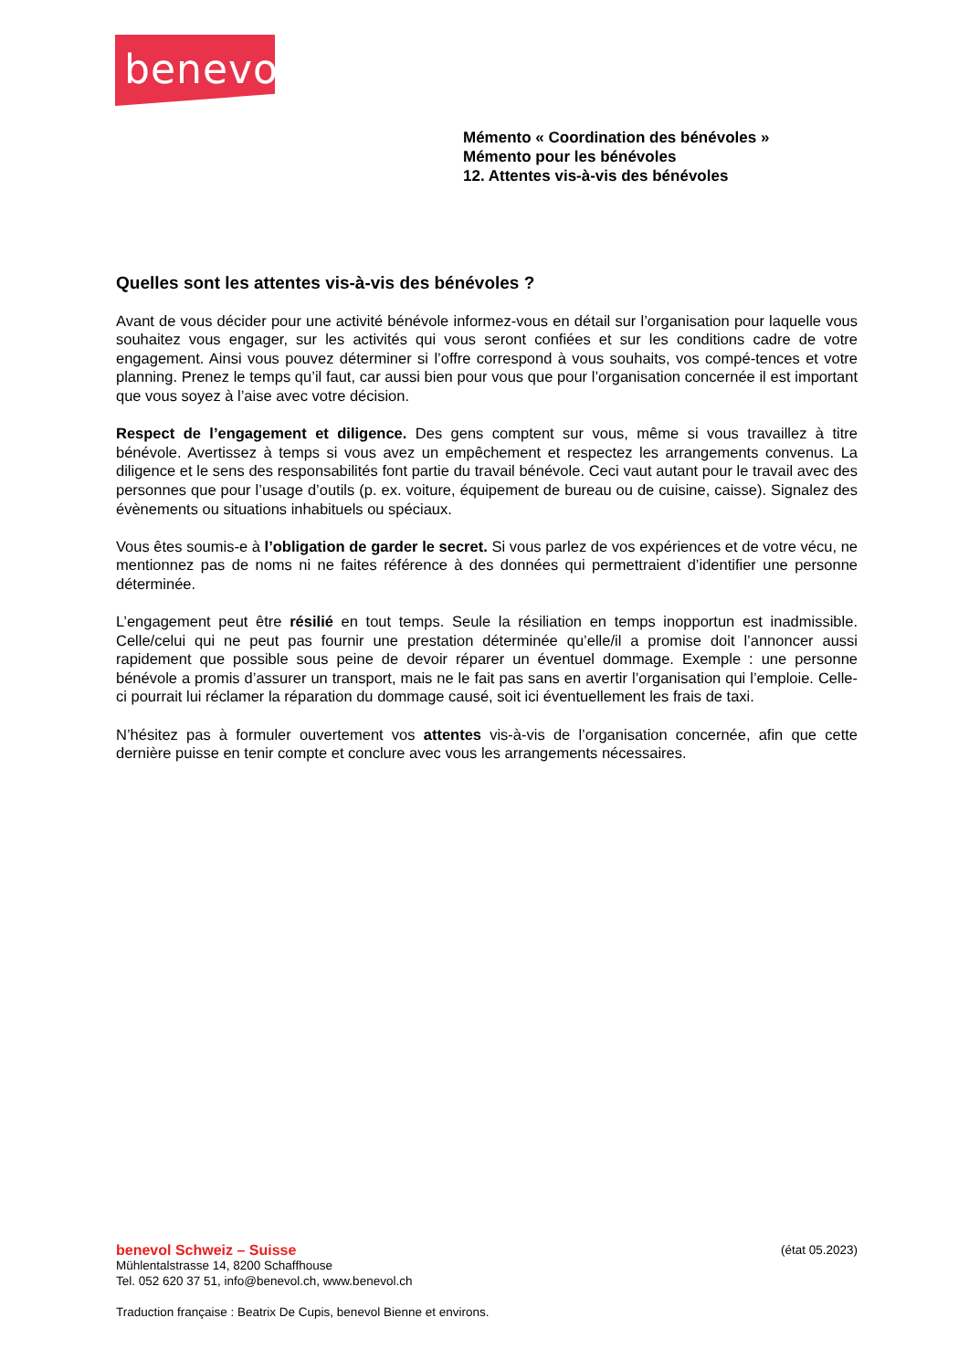benevol
Mémento « Coordination des bénévoles »
Mémento pour les bénévoles
12. Attentes vis-à-vis des bénévoles
Quelles sont les attentes vis-à-vis des bénévoles ?
Avant de vous décider pour une activité bénévole informez-vous en détail sur l’organisation pour laquelle vous souhaitez vous engager, sur les activités qui vous seront confiées et sur les conditions cadre de votre engagement. Ainsi vous pouvez déterminer si l’offre correspond à vous souhaits, vos compé-tences et votre planning. Prenez le temps qu’il faut, car aussi bien pour vous que pour l’organisation concernée il est important que vous soyez à l’aise avec votre décision.
Respect de l’engagement et diligence. Des gens comptent sur vous, même si vous travaillez à titre bénévole. Avertissez à temps si vous avez un empêchement et respectez les arrangements convenus. La diligence et le sens des responsabilités font partie du travail bénévole. Ceci vaut autant pour le travail avec des personnes que pour l’usage d’outils (p. ex. voiture, équipement de bureau ou de cuisine, caisse). Signalez des évènements ou situations inhabituels ou spéciaux.
Vous êtes soumis-e à l’obligation de garder le secret. Si vous parlez de vos expériences et de votre vécu, ne mentionnez pas de noms ni ne faites référence à des données qui permettraient d’identifier une personne déterminée.
L’engagement peut être résilié en tout temps. Seule la résiliation en temps inopportun est inadmissible. Celle/celui qui ne peut pas fournir une prestation déterminée qu’elle/il a promise doit l’annoncer aussi rapidement que possible sous peine de devoir réparer un éventuel dommage. Exemple : une personne bénévole a promis d’assurer un transport, mais ne le fait pas sans en avertir l’organisation qui l’emploie. Celle-ci pourrait lui réclamer la réparation du dommage causé, soit ici éventuellement les frais de taxi.
N’hésitez pas à formuler ouvertement vos attentes vis-à-vis de l’organisation concernée, afin que cette dernière puisse en tenir compte et conclure avec vous les arrangements nécessaires.
benevol Schweiz – Suisse (état 05.2023)
Mühlentalstrasse 14, 8200 Schaffhouse
Tel. 052 620 37 51, info@benevol.ch, www.benevol.ch
Traduction française : Beatrix De Cupis, benevol Bienne et environs.